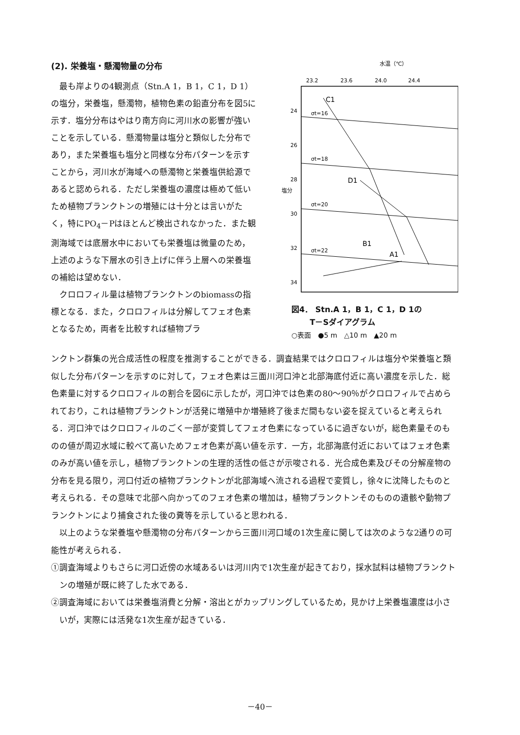(2). 栄養塩・懸濁物量の分布
最も岸よりの4観測点（Stn.A 1，B 1，C 1，D 1）の塩分，栄養塩，懸濁物，植物色素の鉛直分布を図5に示す．塩分分布はやはり南方向に河川水の影響が強いことを示している．懸濁物量は塩分と類似した分布であり，また栄養塩も塩分と同様な分布パターンを示すことから，河川水が海域への懸濁物と栄養塩供給源であると認められる．ただし栄養塩の濃度は極めて低いため植物プランクトンの増殖には十分とは言いがたく，特にPO<sub>4</sub>－Pはほとんど検出されなかった．また観測海域では底層水中においても栄養塩は微量のため，上述のような下層水の引き上げに伴う上層への栄養塩の補給は望めない．
クロロフィル量は植物プランクトンのbiomassの指標となる．また，クロロフィルは分解してフェオ色素となるため，両者を比較すれば植物プラ
水温（℃）
23.2
23.6
24.0
24.4
24
26
28
30
32
34
塩分
σt=16
σt=18
σt=20
σt=22
C1
D1
B1
A1
図4． Stn.A 1，B 1，C 1，D 1の
　　 T－Sダイアグラム
○表面　●5 m　△10 m　▲20 m
ンクトン群集の光合成活性の程度を推測することができる．調査結果ではクロロフィルは塩分や栄養塩と類似した分布パターンを示すのに対して，フェオ色素は三面川河口沖と北部海底付近に高い濃度を示した．総色素量に対するクロロフィルの割合を図6に示したが，河口沖では色素の80～90％がクロロフィルで占められており，これは植物プランクトンが活発に増殖中か増殖終了後まだ間もない姿を捉えていると考えられる．河口沖ではクロロフィルのごく一部が変質してフェオ色素になっているに過ぎないが，総色素量そのものの値が周辺水域に較べて高いためフェオ色素が高い値を示す．一方，北部海底付近においてはフェオ色素のみが高い値を示し，植物プランクトンの生理的活性の低さが示唆される．光合成色素及びその分解産物の分布を見る限り，河口付近の植物プランクトンが北部海域へ流される過程で変質し，徐々に沈降したものと考えられる．その意味で北部へ向かってのフェオ色素の増加は，植物プランクトンそのものの遺骸や動物プランクトンにより捕食された後の糞等を示していると思われる．
以上のような栄養塩や懸濁物の分布パターンから三面川河口域の1次生産に関しては次のような2通りの可能性が考えられる．
①調査海域よりもさらに河口近傍の水域あるいは河川内で1次生産が起きており，採水試料は植物プランクトンの増殖が既に終了した水である．
②調査海域においては栄養塩消費と分解・溶出とがカップリングしているため，見かけ上栄養塩濃度は小さいが，実際には活発な1次生産が起きている．
－40－